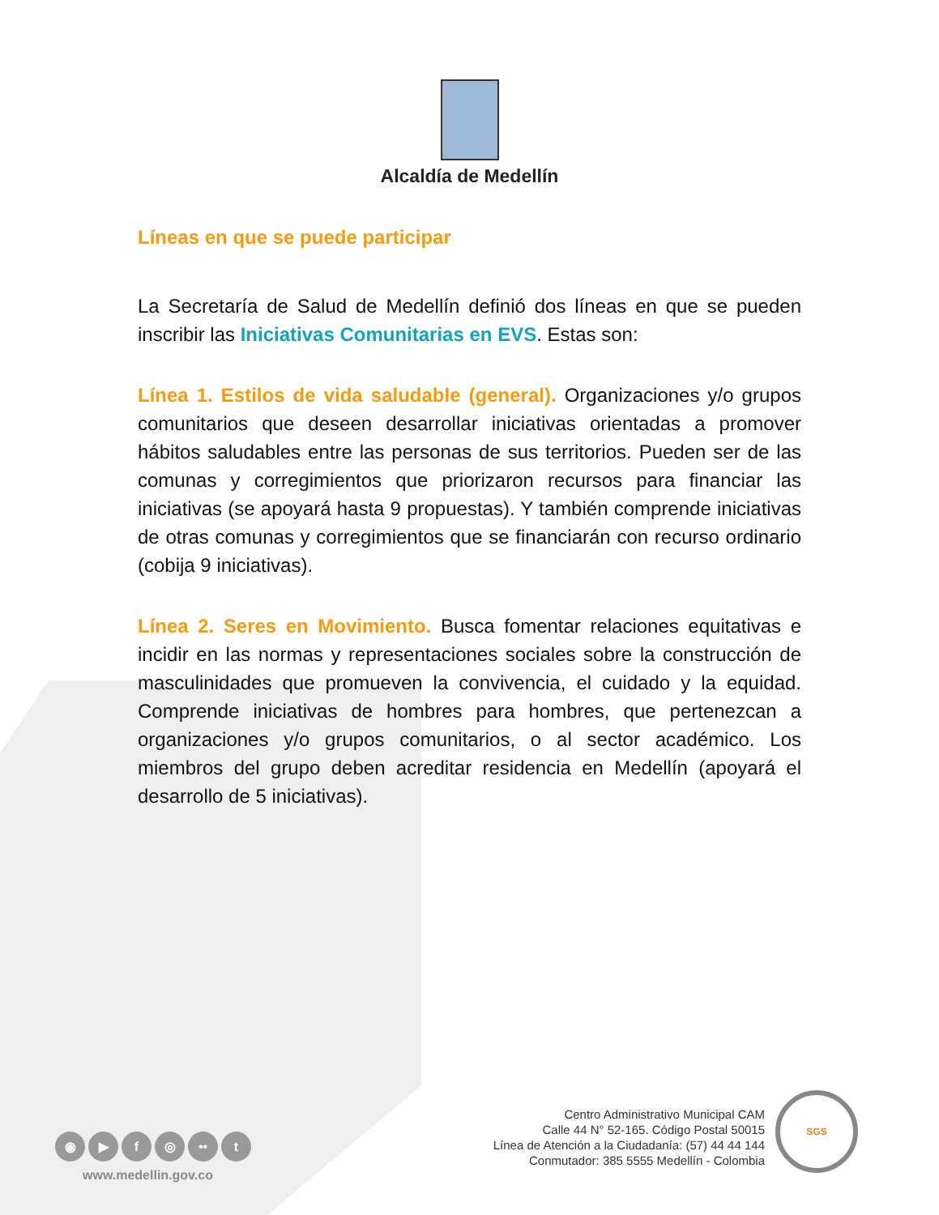Alcaldía de Medellín
Líneas en que se puede participar
La Secretaría de Salud de Medellín definió dos líneas en que se pueden inscribir las Iniciativas Comunitarias en EVS. Estas son:
Línea 1. Estilos de vida saludable (general). Organizaciones y/o grupos comunitarios que deseen desarrollar iniciativas orientadas a promover hábitos saludables entre las personas de sus territorios. Pueden ser de las comunas y corregimientos que priorizaron recursos para financiar las iniciativas (se apoyará hasta 9 propuestas). Y también comprende iniciativas de otras comunas y corregimientos que se financiarán con recurso ordinario (cobija 9 iniciativas).
Línea 2. Seres en Movimiento. Busca fomentar relaciones equitativas e incidir en las normas y representaciones sociales sobre la construcción de masculinidades que promueven la convivencia, el cuidado y la equidad. Comprende iniciativas de hombres para hombres, que pertenezcan a organizaciones y/o grupos comunitarios, o al sector académico. Los miembros del grupo deben acreditar residencia en Medellín (apoyará el desarrollo de 5 iniciativas).
◉ ▶ f ◎ •• t
www.medellin.gov.co
Centro Administrativo Municipal CAM
Calle 44 N° 52-165. Código Postal 50015
Línea de Atención a la Ciudadanía: (57) 44 44 144
Conmutador: 385 5555 Medellín - Colombia
SGS